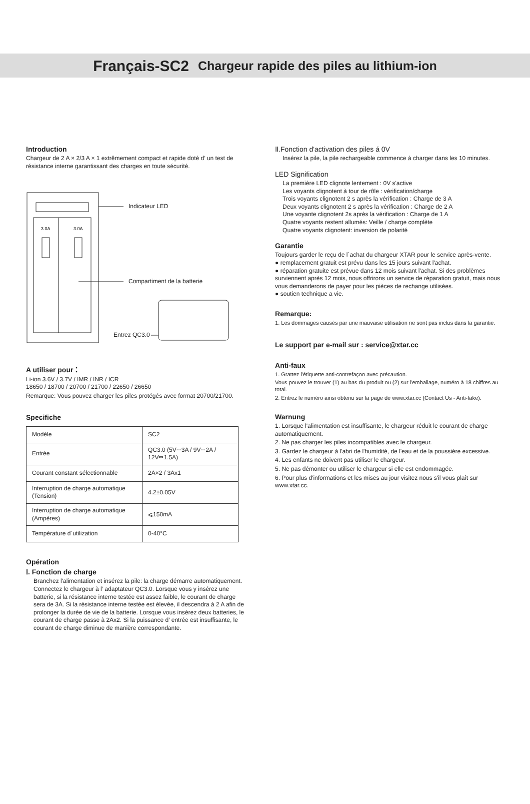Français-SC2 Chargeur rapide des piles au lithium-ion
Introduction
Chargeur de 2 A × 2/3 A × 1 extrêmement compact et rapide doté d’ un test de résistance interne garantissant des charges en toute sécurité.
3.0A
3.0A
Indicateur LED
Compartiment de la batterie
Entrez QC3.0
A utiliser pour：
Li-ion 3.6V / 3.7V / IMR / INR / ICR
18650 / 18700 / 20700 / 21700 / 22650 / 26650
Remarque: Vous pouvez charger les piles protégés avec format 20700/21700.
Specifiche
| Modèle | SC2 |
| Entrée | QC3.0 (5V⎓3A / 9V⎓2A / 12V⎓1.5A) |
| Courant constant sélectionnable | 2A×2 / 3Ax1 |
| Interruption de charge automatique (Tension) | 4.2±0.05V |
| Interruption de charge automatique (Ampères) | ⩽150mA |
| Température d´utilization | 0-40°C |
Opération
Ⅰ. Fonction de charge
Branchez l'alimentation et insérez la pile: la charge démarre automatiquement. Connectez le chargeur à l’ adaptateur QC3.0. Lorsque vous y insérez une batterie, si la résistance interne testée est assez faible, le courant de charge sera de 3A. Si la résistance interne testée est élevée, il descendra à 2 A afin de prolonger la durée de vie de la batterie. Lorsque vous insérez deux batteries, le courant de charge passe à 2Ax2. Si la puissance d’ entrée est insuffisante, le courant de charge diminue de manière correspondante.
Ⅱ.Fonction d'activation des piles á 0V
Insérez la pile, la pile rechargeable commence à charger dans les 10 minutes.
LED Signification
La première LED clignote lentement : 0V s'active
Les voyants clignotent à tour de rôle : vérification/charge
Trois voyants clignotent 2 s après la vérification : Charge de 3 A
Deux voyants clignotent 2 s après la vérification : Charge de 2 A
Une voyante clignotent 2s après la vérification : Charge de 1 A
Quatre voyants restent allumés: Veille / charge complète
Quatre voyants clignotent: inversion de polarité
Garantie
Toujours garder le reçu de l´achat du chargeur XTAR pour le service après-vente.
● remplacement gratuit est prévu dans les 15 jours suivant l'achat.
● réparation gratuite est prévue dans 12 mois suivant l'achat. Si des problèmes surviennent après 12 mois, nous offrirons un service de réparation gratuit, mais nous vous demanderons de payer pour les pièces de rechange utilisées.
● soutien technique a vie.
Remarque:
1. Les dommages causés par une mauvaise utilisation ne sont pas inclus dans la garantie.
Le support par e-mail sur : service@xtar.cc
Anti-faux
1. Grattez l'étiquette anti-contrefaçon avec précaution.
Vous pouvez le trouver (1) au bas du produit ou (2) sur l'emballage, numéro à 18 chiffres au total.
2. Entrez le numéro ainsi obtenu sur la page de www.xtar.cc (Contact Us - Anti-fake).
Warnung
1. Lorsque l'alimentation est insuffisante, le chargeur réduit le courant de charge automatiquement.
2. Ne pas charger les piles incompatibles avec le chargeur.
3. Gardez le chargeur à l'abri de l'humidité, de l'eau et de la poussière excessive.
4. Les enfants ne doivent pas utiliser le chargeur.
5. Ne pas démonter ou utiliser le chargeur si elle est endommagée.
6. Pour plus d'informations et les mises au jour visitez nous s'il vous plaît sur www.xtar.cc.